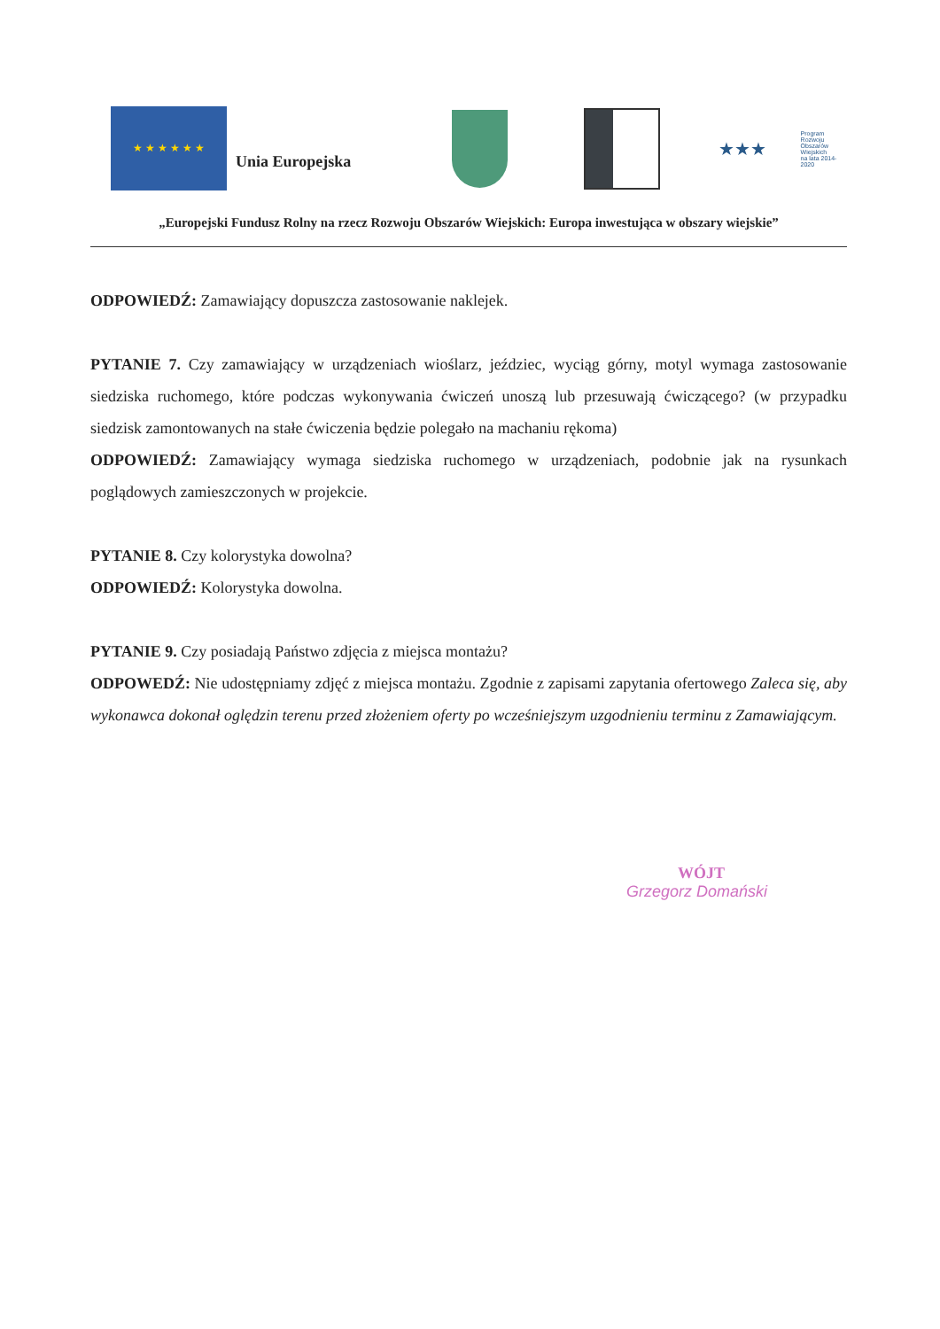★ ★ ★ ★ ★ ★
Unia Europejska
★★★ Program
Rozwoju
Obszarów
Wiejskich
na lata 2014-2020
„Europejski Fundusz Rolny na rzecz Rozwoju Obszarów Wiejskich: Europa inwestująca w obszary wiejskie”
ODPOWIEDŹ: Zamawiający dopuszcza zastosowanie naklejek.
PYTANIE 7. Czy zamawiający w urządzeniach wioślarz, jeździec, wyciąg górny, motyl wymaga zastosowanie siedziska ruchomego, które podczas wykonywania ćwiczeń unoszą lub przesuwają ćwiczącego? (w przypadku siedzisk zamontowanych na stałe ćwiczenia będzie polegało na machaniu rękoma)
ODPOWIEDŹ: Zamawiający wymaga siedziska ruchomego w urządzeniach, podobnie jak na rysunkach poglądowych zamieszczonych w projekcie.
PYTANIE 8. Czy kolorystyka dowolna?
ODPOWIEDŹ: Kolorystyka dowolna.
PYTANIE 9. Czy posiadają Państwo zdjęcia z miejsca montażu?
ODPOWEDŹ: Nie udostępniamy zdjęć z miejsca montażu. Zgodnie z zapisami zapytania ofertowego Zaleca się, aby wykonawca dokonał oględzin terenu przed złożeniem oferty po wcześniejszym uzgodnieniu terminu z Zamawiającym.
WÓJT
Grzegorz Domański